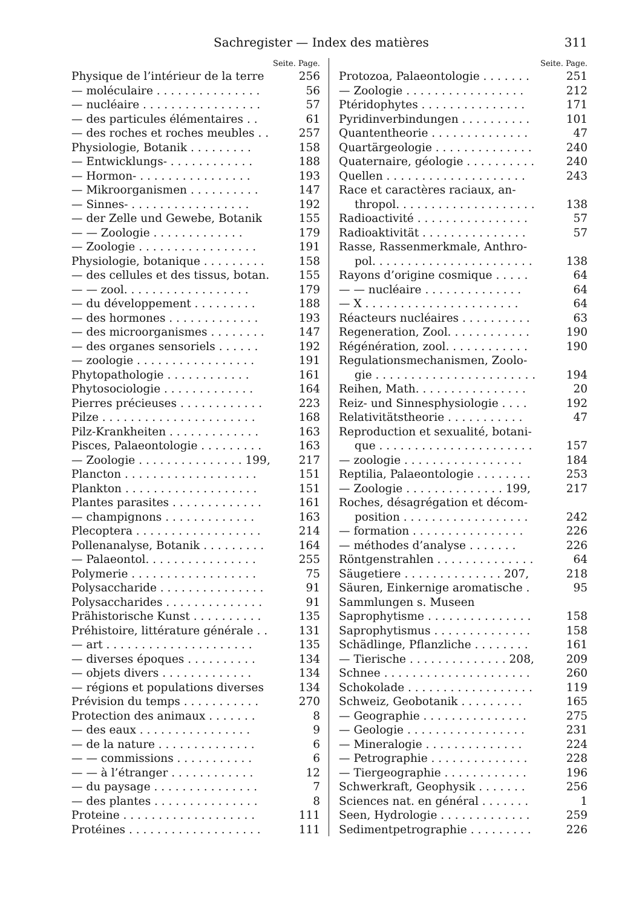Sachregister — Index des matières 311
Seite. Page.
Physique de l’intérieur de la terre 256
— moléculaire . . . . . . . . . . . . . . . 56
— nucléaire . . . . . . . . . . . . . . . . . 57
— des particules élémentaires . . 61
— des roches et roches meubles . . 257
Physiologie, Botanik . . . . . . . . . 158
— Entwicklungs- . . . . . . . . . . . . 188
— Hormon- . . . . . . . . . . . . . . . . 193
— Mikroorganismen . . . . . . . . . . 147
— Sinnes- . . . . . . . . . . . . . . . . . 192
— der Zelle und Gewebe, Botanik 155
— — Zoologie . . . . . . . . . . . . . 179
— Zoologie . . . . . . . . . . . . . . . . . 191
Physiologie, botanique . . . . . . . . . 158
— des cellules et des tissus, botan. 155
— — zool. . . . . . . . . . . . . . . . . . 179
— du développement . . . . . . . . . 188
— des hormones . . . . . . . . . . . . . 193
— des microorganismes . . . . . . . . 147
— des organes sensoriels . . . . . . 192
— zoologie . . . . . . . . . . . . . . . . . 191
Phytopathologie . . . . . . . . . . . . 161
Phytosociologie . . . . . . . . . . . . . 164
Pierres précieuses . . . . . . . . . . . . 223
Pilze . . . . . . . . . . . . . . . . . . . . . . 168
Pilz-Krankheiten . . . . . . . . . . . . . 163
Pisces, Palaeontologie . . . . . . . . . 163
— Zoologie . . . . . . . . . . . . . . . 199, 217
Plancton . . . . . . . . . . . . . . . . . . . 151
Plankton . . . . . . . . . . . . . . . . . . . 151
Plantes parasites . . . . . . . . . . . . . 161
— champignons . . . . . . . . . . . . . 163
Plecoptera . . . . . . . . . . . . . . . . . . 214
Pollenanalyse, Botanik . . . . . . . . . 164
— Palaeontol. . . . . . . . . . . . . . . . 255
Polymerie . . . . . . . . . . . . . . . . . . 75
Polysaccharide . . . . . . . . . . . . . . . 91
Polysaccharides . . . . . . . . . . . . . . 91
Prähistorische Kunst . . . . . . . . . . 135
Préhistoire, littérature générale . . 131
— art . . . . . . . . . . . . . . . . . . . . . 135
— diverses époques . . . . . . . . . . 134
— objets divers . . . . . . . . . . . . . 134
— régions et populations diverses 134
Prévision du temps . . . . . . . . . . . 270
Protection des animaux . . . . . . . 8
— des eaux . . . . . . . . . . . . . . . . 9
— de la nature . . . . . . . . . . . . . . 6
— — commissions . . . . . . . . . . . 6
— — à l’étranger . . . . . . . . . . . . 12
— du paysage . . . . . . . . . . . . . . . 7
— des plantes . . . . . . . . . . . . . . . 8
Proteine . . . . . . . . . . . . . . . . . . . 111
Protéines . . . . . . . . . . . . . . . . . . . 111
Seite. Page.
Protozoa, Palaeontologie . . . . . . . 251
— Zoologie . . . . . . . . . . . . . . . . . 212
Ptéridophytes . . . . . . . . . . . . . . . 171
Pyridinverbindungen . . . . . . . . . . 101
Quantentheorie . . . . . . . . . . . . . . 47
Quartärgeologie . . . . . . . . . . . . . . 240
Quaternaire, géologie . . . . . . . . . . 240
Quellen . . . . . . . . . . . . . . . . . . . . 243
Race et caractères raciaux, an-
thropol. . . . . . . . . . . . . . . . . . . . 138
Radioactivité . . . . . . . . . . . . . . . . 57
Radioaktivität . . . . . . . . . . . . . . . 57
Rasse, Rassenmerkmale, Anthro-
pol. . . . . . . . . . . . . . . . . . . . . . . 138
Rayons d’origine cosmique . . . . . 64
— — nucléaire . . . . . . . . . . . . . . 64
— X . . . . . . . . . . . . . . . . . . . . . . 64
Réacteurs nucléaires . . . . . . . . . . 63
Regeneration, Zool. . . . . . . . . . . . 190
Régénération, zool. . . . . . . . . . . . 190
Regulationsmechanismen, Zoolo-
gie . . . . . . . . . . . . . . . . . . . . . . . 194
Reihen, Math. . . . . . . . . . . . . . . . 20
Reiz- und Sinnesphysiologie . . . . 192
Relativitätstheorie . . . . . . . . . . . 47
Reproduction et sexualité, botani-
que . . . . . . . . . . . . . . . . . . . . . . 157
— zoologie . . . . . . . . . . . . . . . . . 184
Reptilia, Palaeontologie . . . . . . . . 253
— Zoologie . . . . . . . . . . . . . . 199, 217
Roches, désagrégation et décom-
position . . . . . . . . . . . . . . . . . . 242
— formation . . . . . . . . . . . . . . . . 226
— méthodes d’analyse . . . . . . . 226
Röntgenstrahlen . . . . . . . . . . . . . . 64
Säugetiere . . . . . . . . . . . . . . 207, 218
Säuren, Einkernige aromatische . 95
Sammlungen s. Museen
Saprophytisme . . . . . . . . . . . . . . . 158
Saprophytismus . . . . . . . . . . . . . . 158
Schädlinge, Pflanzliche . . . . . . . . 161
— Tierische . . . . . . . . . . . . . . 208, 209
Schnee . . . . . . . . . . . . . . . . . . . . . 260
Schokolade . . . . . . . . . . . . . . . . . . 119
Schweiz, Geobotanik . . . . . . . . . 165
— Geographie . . . . . . . . . . . . . . . 275
— Geologie . . . . . . . . . . . . . . . . . 231
— Mineralogie . . . . . . . . . . . . . . 224
— Petrographie . . . . . . . . . . . . . . 228
— Tiergeographie . . . . . . . . . . . . 196
Schwerkraft, Geophysik . . . . . . . 256
Sciences nat. en général . . . . . . . 1
Seen, Hydrologie . . . . . . . . . . . . . 259
Sedimentpetrographie . . . . . . . . . 226